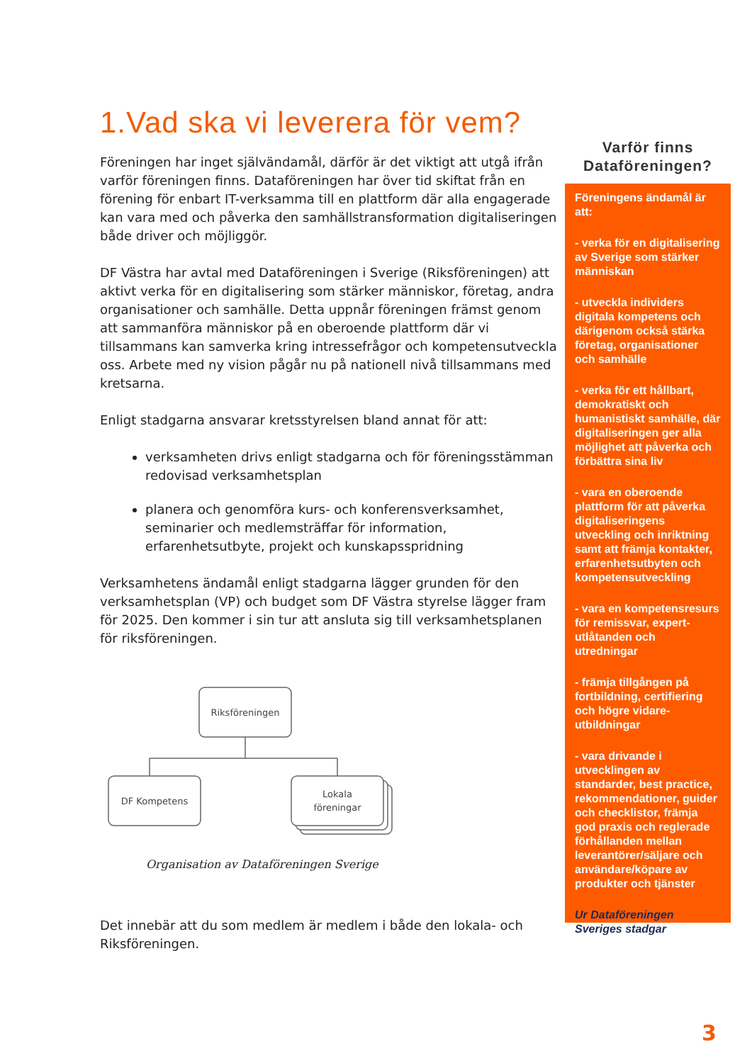1.Vad ska vi leverera för vem?
Föreningen har inget självändamål, därför är det viktigt att utgå ifrån varför föreningen finns. Dataföreningen har över tid skiftat från en förening för enbart IT-verksamma till en plattform där alla engagerade kan vara med och påverka den samhällstransformation digitaliseringen både driver och möjliggör.
DF Västra har avtal med Dataföreningen i Sverige (Riksföreningen) att aktivt verka för en digitalisering som stärker människor, företag, andra organisationer och samhälle. Detta uppnår föreningen främst genom att sammanföra människor på en oberoende plattform där vi tillsammans kan samverka kring intressefrågor och kompetensutveckla oss. Arbete med ny vision pågår nu på nationell nivå tillsammans med kretsarna.
Enligt stadgarna ansvarar kretsstyrelsen bland annat för att:
verksamheten drivs enligt stadgarna och för föreningsstämman redovisad verksamhetsplan
planera och genomföra kurs- och konferensverksamhet, seminarier och medlemsträffar för information, erfarenhetsutbyte, projekt och kunskapsspridning
Verksamhetens ändamål enligt stadgarna lägger grunden för den verksamhetsplan (VP) och budget som DF Västra styrelse lägger fram för 2025. Den kommer i sin tur att ansluta sig till verksamhetsplanen för riksföreningen.
Riksföreningen
DF Kompetens
Lokala
föreningar
Organisation av Dataföreningen Sverige
Det innebär att du som medlem är medlem i både den lokala- och Riksföreningen.
Varför finns Dataföreningen?
Föreningens ändamål är att:
- verka för en digitalisering av Sverige som stärker människan
- utveckla individers digitala kompetens och därigenom också stärka företag, organisationer och samhälle
- verka för ett hållbart, demokratiskt och humanistiskt samhälle, där digitaliseringen ger alla möjlighet att påverka och förbättra sina liv
- vara en oberoende plattform för att påverka digitaliseringens utveckling och inriktning samt att främja kontakter, erfarenhetsutbyten och kompetensutveckling
- vara en kompetensresurs för remissvar, expert-utlåtanden och utredningar
- främja tillgången på fortbildning, certifiering och högre vidare-utbildningar
- vara drivande i utvecklingen av standarder, best practice, rekommendationer, guider och checklistor, främja god praxis och reglerade förhållanden mellan leverantörer/säljare och användare/köpare av produkter och tjänster
Ur Dataföreningen Sveriges stadgar
3